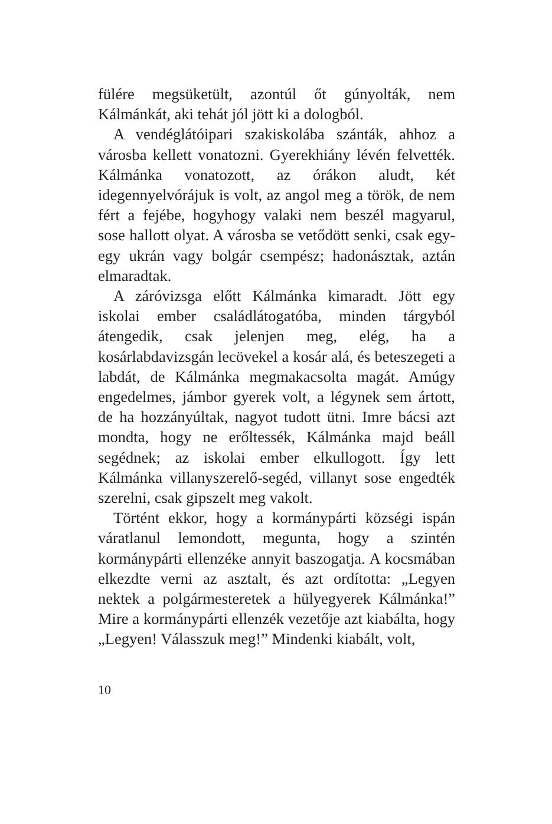fülére megsüketült, azontúl őt gúnyolták, nem Kálmánkát, aki tehát jól jött ki a dologból.
A vendéglátóipari szakiskolába szánták, ahhoz a városba kellett vonatozni. Gyerekhiány lévén felvették. Kálmánka vonatozott, az órákon aludt, két idegennyelvórájuk is volt, az angol meg a török, de nem fért a fejébe, hogyhogy valaki nem beszél magyarul, sose hallott olyat. A városba se vetődött senki, csak egy-egy ukrán vagy bolgár csempész; hadonásztak, aztán elmaradtak.
A záróvizsga előtt Kálmánka kimaradt. Jött egy iskolai ember családlátogatóba, minden tárgyból átengedik, csak jelenjen meg, elég, ha a kosárlabdavizsgán lecövekel a kosár alá, és beteszegeti a labdát, de Kálmánka megmakacsolta magát. Amúgy engedelmes, jámbor gyerek volt, a légynek sem ártott, de ha hozzányúltak, nagyot tudott ütni. Imre bácsi azt mondta, hogy ne erőltessék, Kálmánka majd beáll segédnek; az iskolai ember elkullogott. Így lett Kálmánka villanyszerelő-segéd, villanyt sose engedték szerelni, csak gipszelt meg vakolt.
Történt ekkor, hogy a kormánypárti községi ispán váratlanul lemondott, megunta, hogy a szintén kormánypárti ellenzéke annyit baszogatja. A kocsmában elkezdte verni az asztalt, és azt ordította: „Legyen nektek a polgármesteretek a hülyegyerek Kálmánka!” Mire a kormánypárti ellenzék vezetője azt kiabálta, hogy „Legyen! Válasszuk meg!” Mindenki kiabált, volt,
10